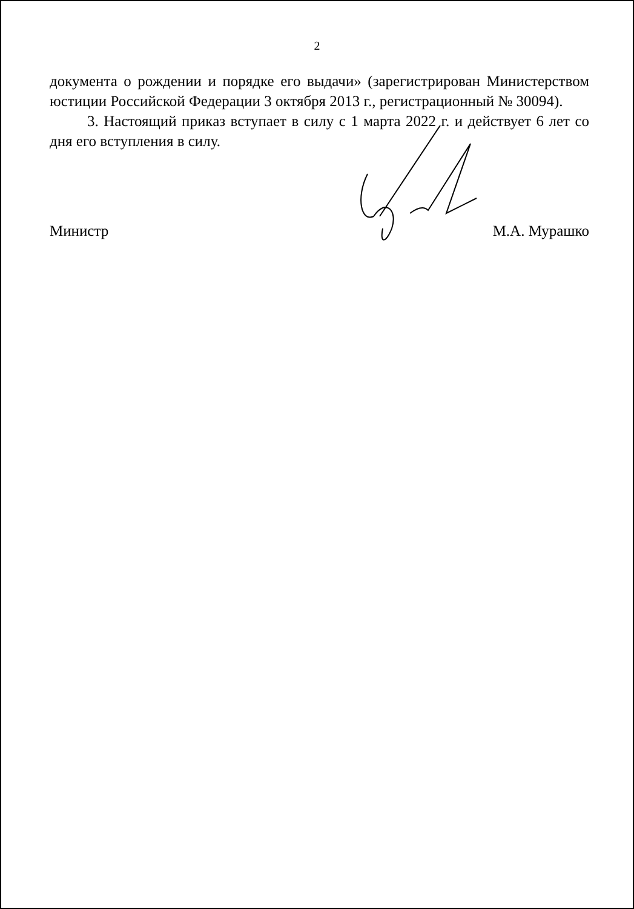2
документа о рождении и порядке его выдачи» (зарегистрирован Министерством юстиции Российской Федерации 3 октября 2013 г., регистрационный № 30094).
3. Настоящий приказ вступает в силу с 1 марта 2022 г. и действует 6 лет со дня его вступления в силу.
Министр М.А. Мурашко